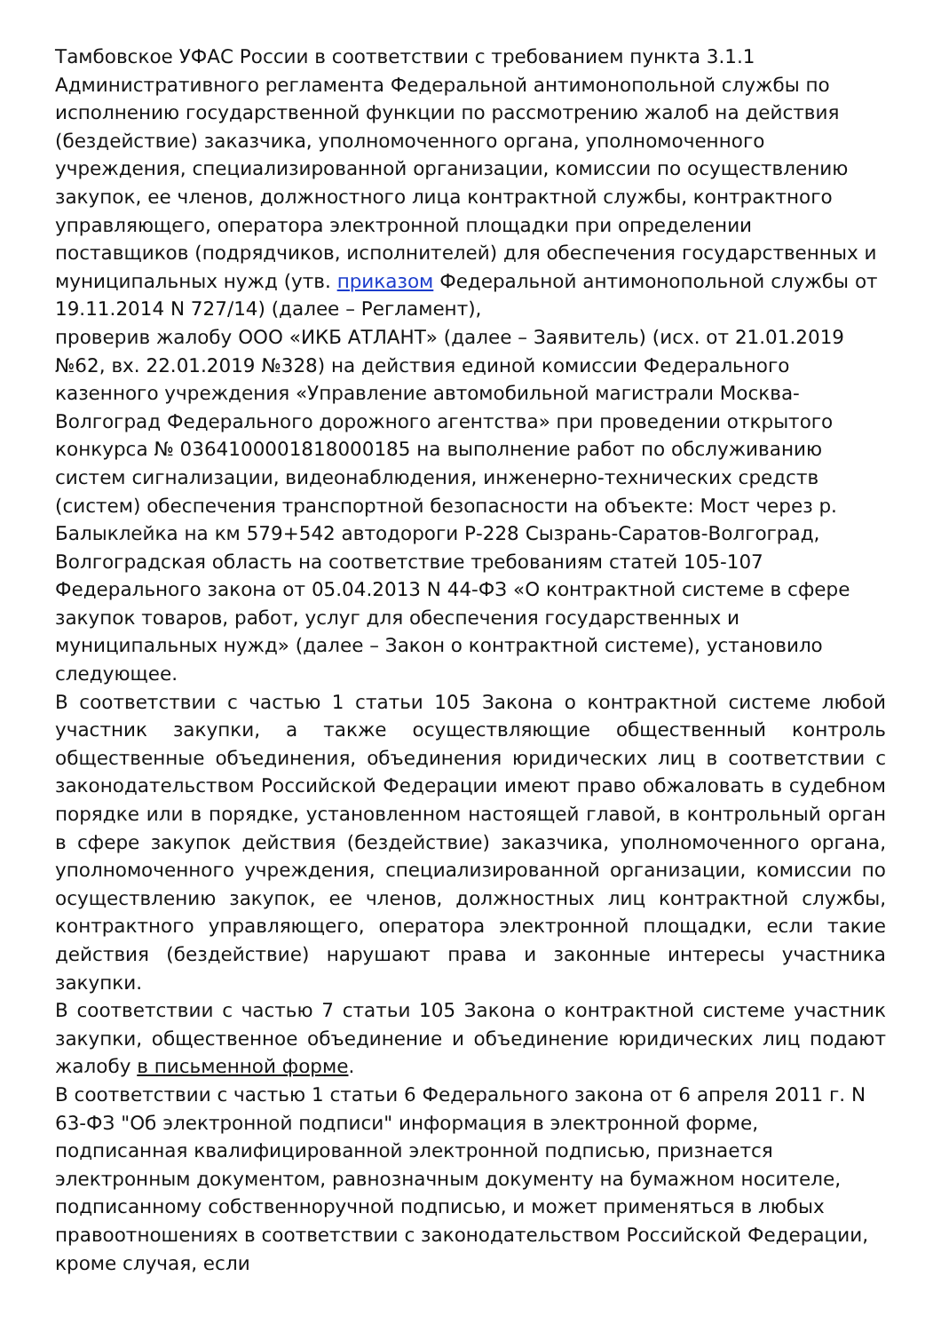Тамбовское УФАС России в соответствии с требованием пункта 3.1.1 Административного регламента Федеральной антимонопольной службы по исполнению государственной функции по рассмотрению жалоб на действия (бездействие) заказчика, уполномоченного органа, уполномоченного учреждения, специализированной организации, комиссии по осуществлению закупок, ее членов, должностного лица контрактной службы, контрактного управляющего, оператора электронной площадки при определении поставщиков (подрядчиков, исполнителей) для обеспечения государственных и муниципальных нужд (утв. приказом Федеральной антимонопольной службы от 19.11.2014 N 727/14) (далее – Регламент),
проверив жалобу ООО «ИКБ АТЛАНТ» (далее – Заявитель) (исх. от 21.01.2019 №62, вх. 22.01.2019 №328) на действия единой комиссии Федерального казенного учреждения «Управление автомобильной магистрали Москва-Волгоград Федерального дорожного агентства» при проведении открытого конкурса № 0364100001818000185 на выполнение работ по обслуживанию систем сигнализации, видеонаблюдения, инженерно-технических средств (систем) обеспечения транспортной безопасности на объекте: Мост через р. Балыклейка на км 579+542 автодороги Р-228 Сызрань-Саратов-Волгоград, Волгоградская область на соответствие требованиям статей 105-107 Федерального закона от 05.04.2013 N 44-ФЗ «О контрактной системе в сфере закупок товаров, работ, услуг для обеспечения государственных и муниципальных нужд» (далее – Закон о контрактной системе), установило следующее.
В соответствии с частью 1 статьи 105 Закона о контрактной системе любой участник закупки, а также осуществляющие общественный контроль общественные объединения, объединения юридических лиц в соответствии с законодательством Российской Федерации имеют право обжаловать в судебном порядке или в порядке, установленном настоящей главой, в контрольный орган в сфере закупок действия (бездействие) заказчика, уполномоченного органа, уполномоченного учреждения, специализированной организации, комиссии по осуществлению закупок, ее членов, должностных лиц контрактной службы, контрактного управляющего, оператора электронной площадки, если такие действия (бездействие) нарушают права и законные интересы участника закупки.
В соответствии с частью 7 статьи 105 Закона о контрактной системе участник закупки, общественное объединение и объединение юридических лиц подают жалобу в письменной форме.
В соответствии с частью 1 статьи 6 Федерального закона от 6 апреля 2011 г. N 63-ФЗ "Об электронной подписи" информация в электронной форме, подписанная квалифицированной электронной подписью, признается электронным документом, равнозначным документу на бумажном носителе, подписанному собственноручной подписью, и может применяться в любых правоотношениях в соответствии с законодательством Российской Федерации, кроме случая, если